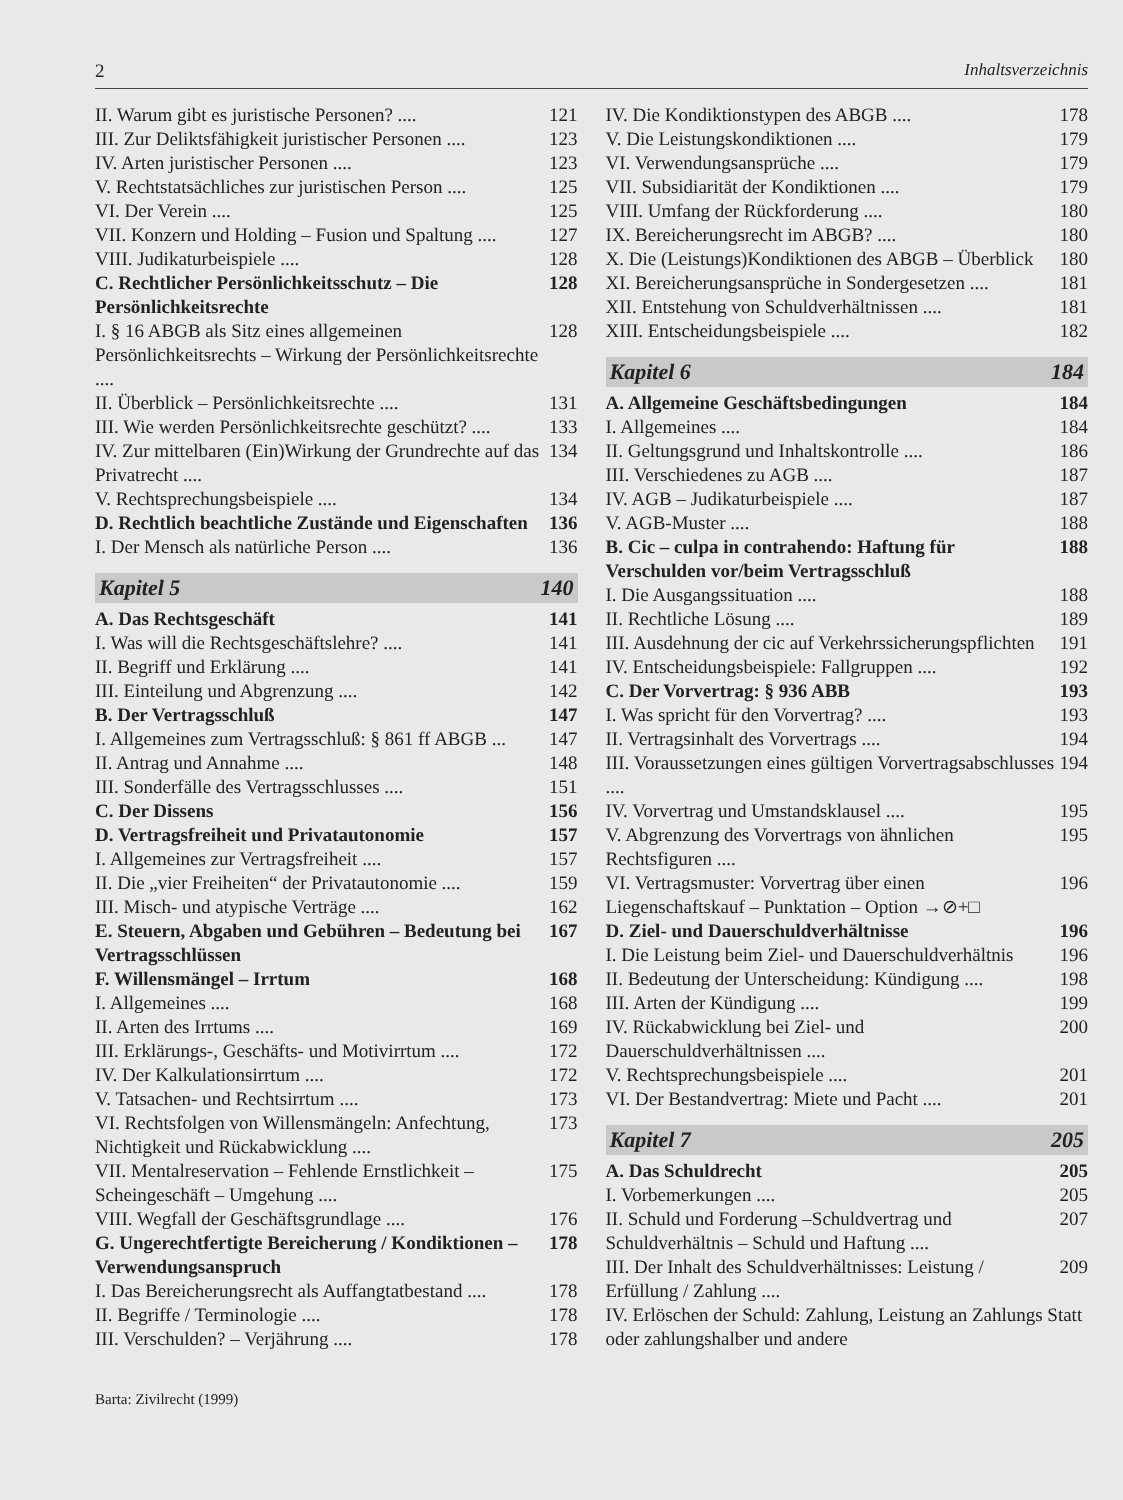2 Inhaltsverzeichnis
II. Warum gibt es juristische Personen? .... 121
III. Zur Deliktsfähigkeit juristischer Personen .... 123
IV. Arten juristischer Personen .... 123
V. Rechtstatsächliches zur juristischen Person .... 125
VI. Der Verein .... 125
VII. Konzern und Holding – Fusion und Spaltung .... 127
VIII. Judikaturbeispiele .... 128
C. Rechtlicher Persönlichkeitsschutz – Die Persönlichkeitsrechte 128
I. § 16 ABGB als Sitz eines allgemeinen Persönlichkeitsrechts – Wirkung der Persönlichkeitsrechte .... 128
II. Überblick – Persönlichkeitsrechte .... 131
III. Wie werden Persönlichkeitsrechte geschützt? .... 133
IV. Zur mittelbaren (Ein)Wirkung der Grundrechte auf das Privatrecht .... 134
V. Rechtsprechungsbeispiele .... 134
D. Rechtlich beachtliche Zustände und Eigenschaften 136
I. Der Mensch als natürliche Person .... 136
Kapitel 5 140
A. Das Rechtsgeschäft 141
I. Was will die Rechtsgeschäftslehre? .... 141
II. Begriff und Erklärung .... 141
III. Einteilung und Abgrenzung .... 142
B. Der Vertragsschluß 147
I. Allgemeines zum Vertragsschluß: § 861 ff ABGB ... 147
II. Antrag und Annahme .... 148
III. Sonderfälle des Vertragsschlusses .... 151
C. Der Dissens 156
D. Vertragsfreiheit und Privatautonomie 157
I. Allgemeines zur Vertragsfreiheit .... 157
II. Die „vier Freiheiten“ der Privatautonomie .... 159
III. Misch- und atypische Verträge .... 162
E. Steuern, Abgaben und Gebühren – Bedeutung bei Vertragsschlüssen 167
F. Willensmängel – Irrtum 168
I. Allgemeines .... 168
II. Arten des Irrtums .... 169
III. Erklärungs-, Geschäfts- und Motivirrtum .... 172
IV. Der Kalkulationsirrtum .... 172
V. Tatsachen- und Rechtsirrtum .... 173
VI. Rechtsfolgen von Willensmängeln: Anfechtung, Nichtigkeit und Rückabwicklung .... 173
VII. Mentalreservation – Fehlende Ernstlichkeit – Scheingeschäft – Umgehung .... 175
VIII. Wegfall der Geschäftsgrundlage .... 176
G. Ungerechtfertigte Bereicherung / Kondiktionen – Verwendungsanspruch 178
I. Das Bereicherungsrecht als Auffangtatbestand .... 178
II. Begriffe / Terminologie .... 178
III. Verschulden? – Verjährung .... 178
Barta: Zivilrecht (1999)
IV. Die Kondiktionstypen des ABGB .... 178
V. Die Leistungskondiktionen .... 179
VI. Verwendungsansprüche .... 179
VII. Subsidiarität der Kondiktionen .... 179
VIII. Umfang der Rückforderung .... 180
IX. Bereicherungsrecht im ABGB? .... 180
X. Die (Leistungs)Kondiktionen des ABGB – Überblick 180
XI. Bereicherungsansprüche in Sondergesetzen .... 181
XII. Entstehung von Schuldverhältnissen .... 181
XIII. Entscheidungsbeispiele .... 182
Kapitel 6 184
A. Allgemeine Geschäftsbedingungen 184
I. Allgemeines .... 184
II. Geltungsgrund und Inhaltskontrolle .... 186
III. Verschiedenes zu AGB .... 187
IV. AGB – Judikaturbeispiele .... 187
V. AGB-Muster .... 188
B. Cic – culpa in contrahendo: Haftung für Verschulden vor/beim Vertragsschluß 188
I. Die Ausgangssituation .... 188
II. Rechtliche Lösung .... 189
III. Ausdehnung der cic auf Verkehrssicherungspflichten 191
IV. Entscheidungsbeispiele: Fallgruppen .... 192
C. Der Vorvertrag: § 936 ABB 193
I. Was spricht für den Vorvertrag? .... 193
II. Vertragsinhalt des Vorvertrags .... 194
III. Voraussetzungen eines gültigen Vorvertragsabschlusses .... 194
IV. Vorvertrag und Umstandsklausel .... 195
V. Abgrenzung des Vorvertrags von ähnlichen Rechtsfiguren .... 195
VI. Vertragsmuster: Vorvertrag über einen Liegenschaftskauf – Punktation – Option →⊘+□ 196
D. Ziel- und Dauerschuldverhältnisse 196
I. Die Leistung beim Ziel- und Dauerschuldverhältnis 196
II. Bedeutung der Unterscheidung: Kündigung .... 198
III. Arten der Kündigung .... 199
IV. Rückabwicklung bei Ziel- und Dauerschuldverhältnissen .... 200
V. Rechtsprechungsbeispiele .... 201
VI. Der Bestandvertrag: Miete und Pacht .... 201
Kapitel 7 205
A. Das Schuldrecht 205
I. Vorbemerkungen .... 205
II. Schuld und Forderung –Schuldvertrag und Schuldverhältnis – Schuld und Haftung .... 207
III. Der Inhalt des Schuldverhältnisses: Leistung / Erfüllung / Zahlung .... 209
IV. Erlöschen der Schuld: Zahlung, Leistung an Zahlungs Statt oder zahlungshalber und andere